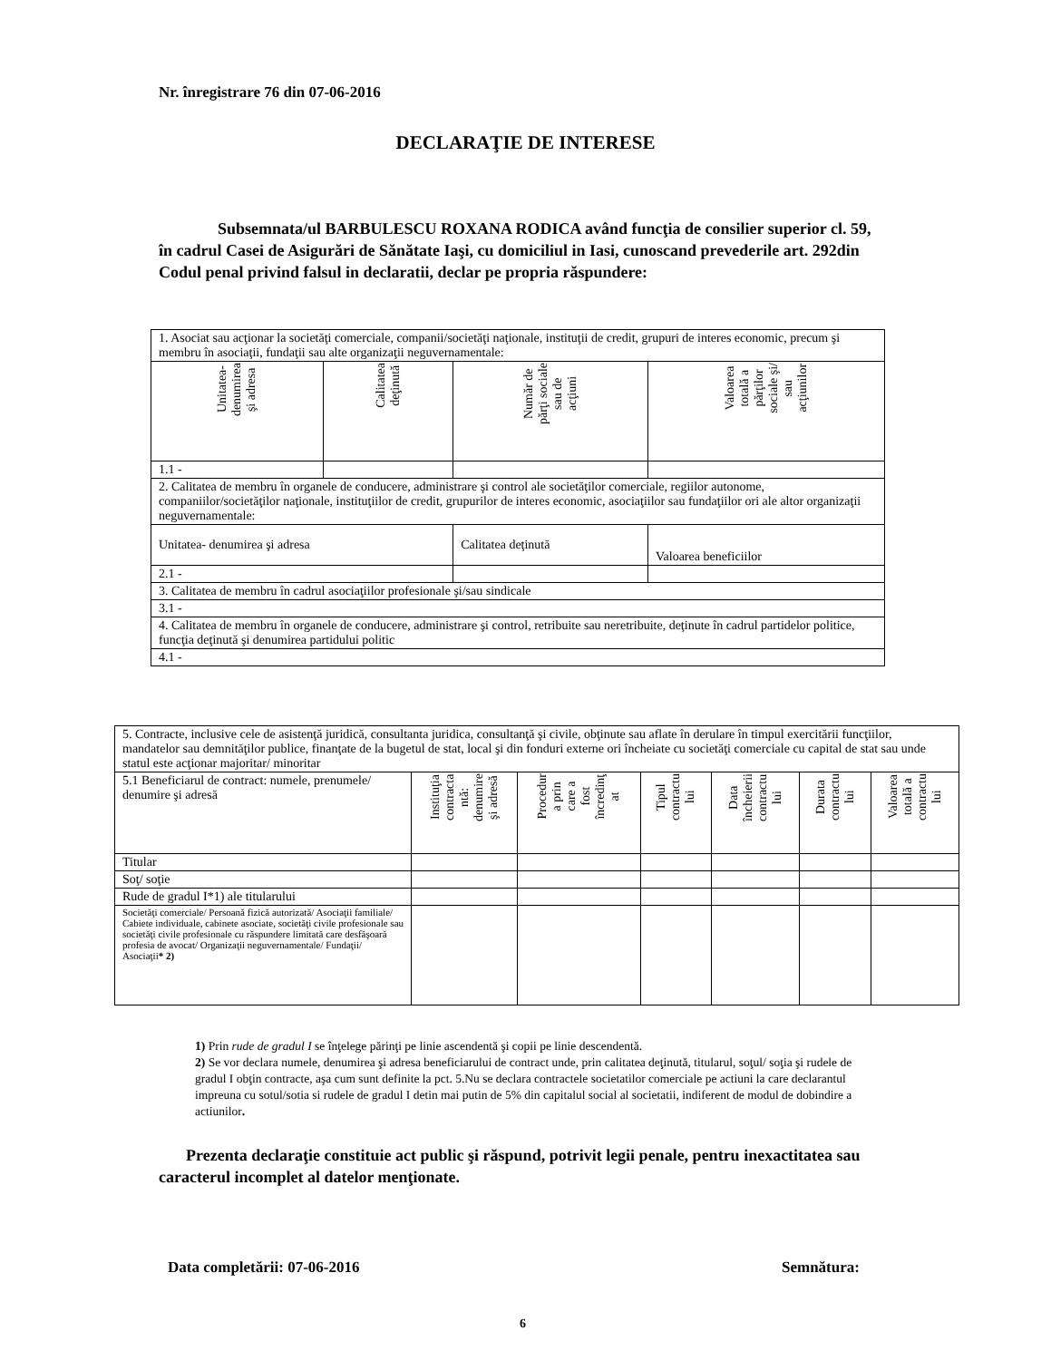Nr. înregistrare 76 din 07-06-2016
DECLARAŢIE DE INTERESE
Subsemnata/ul BARBULESCU ROXANA RODICA având funcţia de consilier superior cl. 59, în cadrul Casei de Asigurări de Sănătate Iaşi, cu domiciliul in Iasi, cunoscand prevederile art. 292din Codul penal privind falsul in declaratii, declar pe propria răspundere:
| 1. Asociat sau acţionar la societăţi comerciale, companii/societăţi naţionale, instituţii de credit, grupuri de interes economic, precum şi membru în asociaţii, fundaţii sau alte organizaţii neguvernamentale: | | | |
| Unitatea- denumirea şi adresa | Calitatea deţinută | Număr de părţi sociale sau de acţiuni | Valoarea totală a părţilor sociale şi/ sau acţiunilor |
| 1.1 - | | | |
| 2. Calitatea de membru în organele de conducere, administrare şi control ale societăţilor comerciale, regiilor autonome, companiilor/societăţilor naţionale, instituţiilor de credit, grupurilor de interes economic, asociaţiilor sau fundaţiilor ori ale altor organizaţii neguvernamentale: | | | |
| Unitatea- denumirea şi adresa | | Calitatea deţinută | Valoarea beneficiilor |
| 2.1 - | | | |
| 3. Calitatea de membru în cadrul asociaţiilor profesionale şi/sau sindicale | | | |
| 3.1 - | | | |
| 4. Calitatea de membru în organele de conducere, administrare şi control, retribuite sau neretribuite, deţinute în cadrul partidelor politice, funcţia deţinută şi denumirea partidului politic | | | |
| 4.1 - | | | |
| 5. Contracte, inclusive cele de asistenţă juridică, consultanta juridica, consultanţă şi civile, obţinute sau aflate în derulare în timpul exercitării funcţiilor, mandatelor sau demnităţilor publice, finanţate de la bugetul de stat, local şi din fonduri externe ori încheiate cu societăţi comerciale cu capital de stat sau unde statul este acţionar majoritar/ minoritar | | | | | | |
| 5.1 Beneficiarul de contract: numele, prenumele/ denumire şi adresă | Instituţia contracta ntă: denumire şi adresă | Procedur a prin care a fost încredinţ at | Tipul contractu lui | Data încheierii contractu lui | Durata contractu lui | Valoarea totală a contractu lui |
| Titular | | | | | | |
| Soţ/ soţie | | | | | | |
| Rude de gradul I*1) ale titularului | | | | | | |
| Societăţi comerciale/ Persoană fizică autorizată/ Asociaţii familiale/ Cabiete individuale, cabinete asociate, societăţi civile profesionale sau societăţi civile profesionale cu răspundere limitată care desfăşoară profesia de avocat/ Organizaţii neguvernamentale/ Fundaţii/ Asociaţii * 2) | | | | | | |
1) Prin rude de gradul I se înţelege părinţi pe linie ascendentă şi copii pe linie descendentă.
2) Se vor declara numele, denumirea şi adresa beneficiarului de contract unde, prin calitatea deţinută, titularul, soţul/ soţia şi rudele de gradul I obţin contracte, aşa cum sunt definite la pct. 5.Nu se declara contractele societatilor comerciale pe actiuni la care declarantul impreuna cu sotul/sotia si rudele de gradul I detin mai putin de 5% din capitalul social al societatii, indiferent de modul de dobindire a actiunilor.
Prezenta declaraţie constituie act public şi răspund, potrivit legii penale, pentru inexactitatea sau caracterul incomplet al datelor menţionate.
Data completării: 07-06-2016 Semnătura:
6